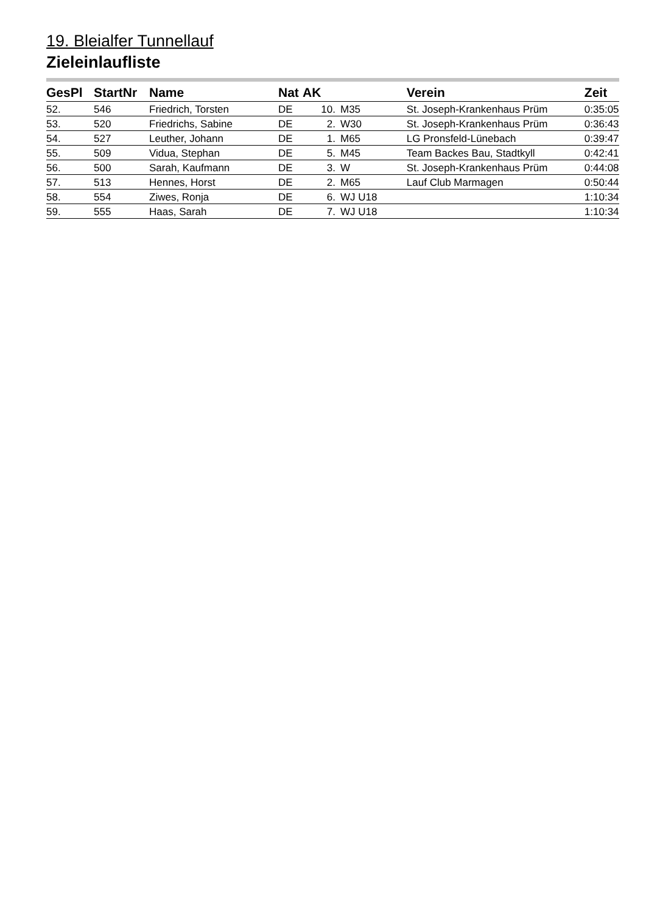19. Bleialfer Tunnellauf
Zieleinlaufliste
| GesPl | StartNr | Name | Nat | AK | | Verein | Zeit |
| --- | --- | --- | --- | --- | --- | --- | --- |
| 52. | 546 | Friedrich, Torsten | DE | 10. | M35 | St. Joseph-Krankenhaus Prüm | 0:35:05 |
| 53. | 520 | Friedrichs, Sabine | DE | 2. | W30 | St. Joseph-Krankenhaus Prüm | 0:36:43 |
| 54. | 527 | Leuther, Johann | DE | 1. | M65 | LG Pronsfeld-Lünebach | 0:39:47 |
| 55. | 509 | Vidua, Stephan | DE | 5. | M45 | Team Backes Bau, Stadtkyll | 0:42:41 |
| 56. | 500 | Sarah, Kaufmann | DE | 3. | W | St. Joseph-Krankenhaus Prüm | 0:44:08 |
| 57. | 513 | Hennes, Horst | DE | 2. | M65 | Lauf Club Marmagen | 0:50:44 |
| 58. | 554 | Ziwes, Ronja | DE | 6. | WJ U18 | | 1:10:34 |
| 59. | 555 | Haas, Sarah | DE | 7. | WJ U18 | | 1:10:34 |